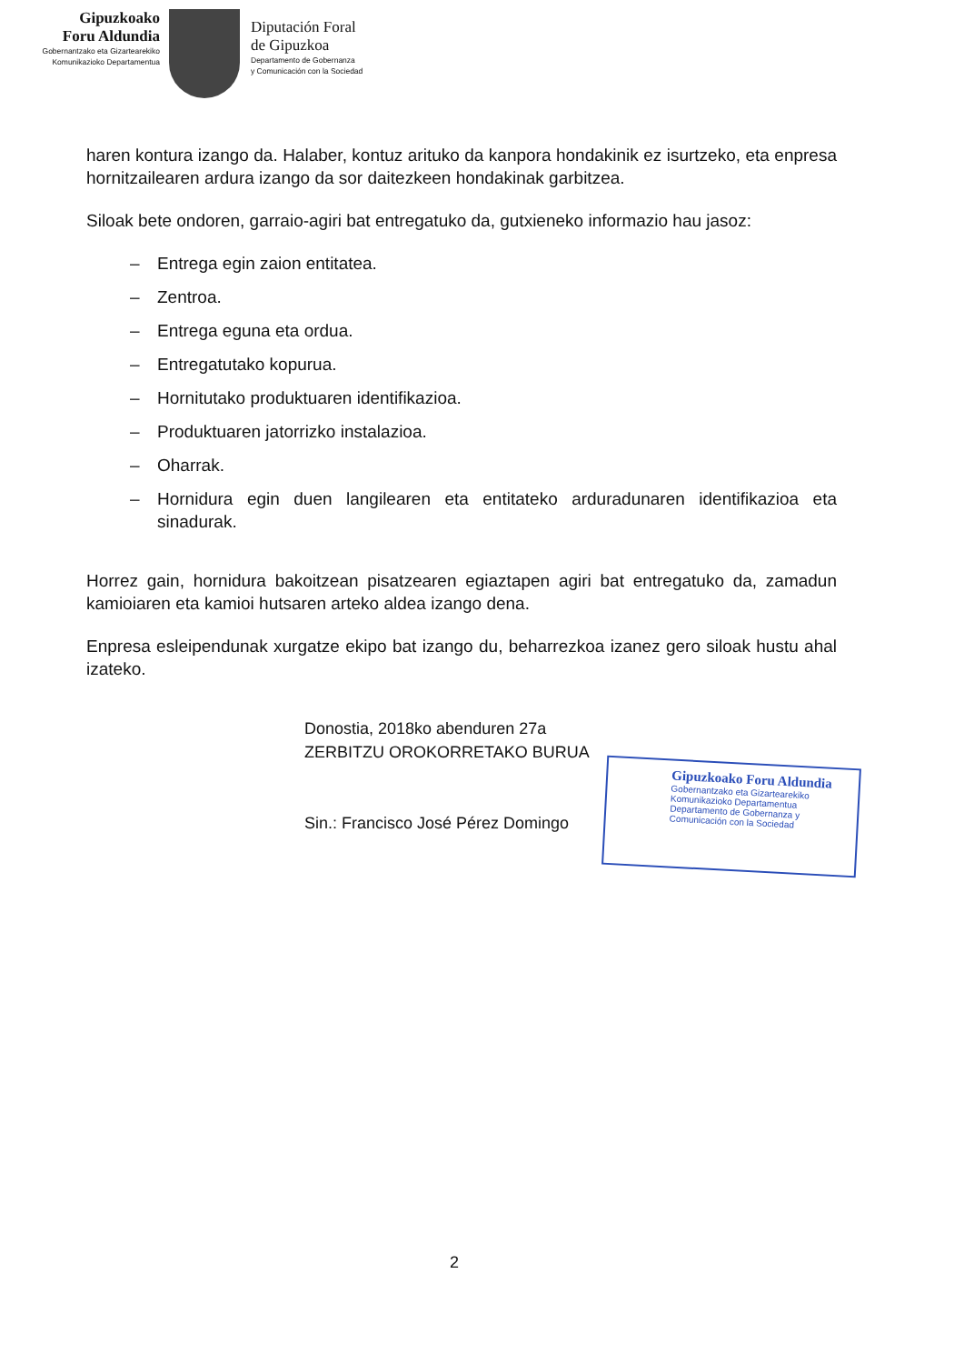Gipuzkoako
Foru Aldundia
Gobernantzako eta Gizartearekiko
Komunikazioko Departamentua
Diputación Foral
de Gipuzkoa
Departamento de Gobernanza
y Comunicación con la Sociedad
haren kontura izango da. Halaber, kontuz arituko da kanpora hondakinik ez isurtzeko, eta enpresa hornitzailearen ardura izango da sor daitezkeen hondakinak garbitzea.
Siloak bete ondoren, garraio-agiri bat entregatuko da, gutxieneko informazio hau jasoz:
– Entrega egin zaion entitatea.
– Zentroa.
– Entrega eguna eta ordua.
– Entregatutako kopurua.
– Hornitutako produktuaren identifikazioa.
– Produktuaren jatorrizko instalazioa.
– Oharrak.
– Hornidura egin duen langilearen eta entitateko arduradunaren identifikazioa eta sinadurak.
Horrez gain, hornidura bakoitzean pisatzearen egiaztapen agiri bat entregatuko da, zamadun kamioiaren eta kamioi hutsaren arteko aldea izango dena.
Enpresa esleipendunak xurgatze ekipo bat izango du, beharrezkoa izanez gero siloak hustu ahal izateko.
Donostia, 2018ko abenduren 27a
ZERBITZU OROKORRETAKO BURUA
Sin.: Francisco José Pérez Domingo
Gipuzkoako Foru Aldundia
Gobernantzako eta Gizartearekiko
Komunikazioko Departamentua
Departamento de Gobernanza y
Comunicación con la Sociedad
2